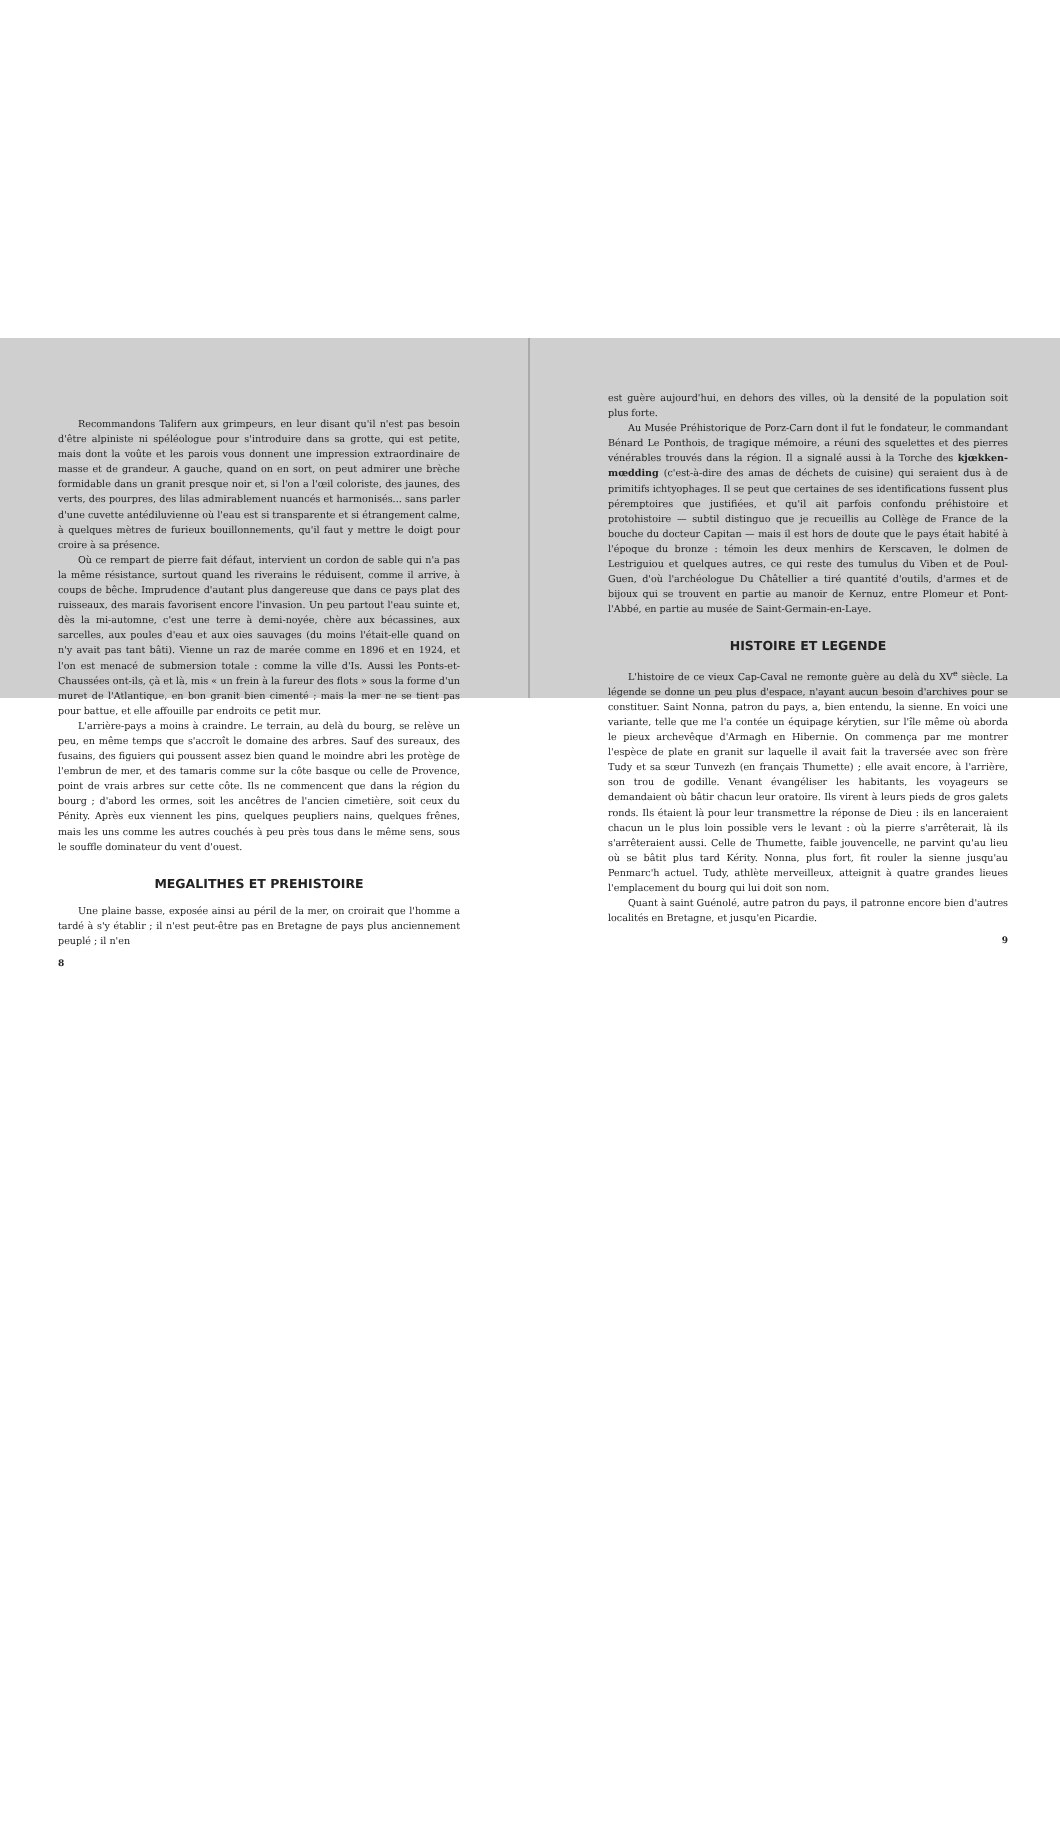Recommandons Talifern aux grimpeurs, en leur disant qu'il n'est pas besoin d'être alpiniste ni spéléologue pour s'introduire dans sa grotte, qui est petite, mais dont la voûte et les parois vous donnent une impression extraordinaire de masse et de grandeur. A gauche, quand on en sort, on peut admirer une brèche formidable dans un granit presque noir et, si l'on a l'œil coloriste, des jaunes, des verts, des pourpres, des lilas admirablement nuancés et harmonisés... sans parler d'une cuvette antédiluvienne où l'eau est si transparente et si étrangement calme, à quelques mètres de furieux bouillonnements, qu'il faut y mettre le doigt pour croire à sa présence.
Où ce rempart de pierre fait défaut, intervient un cordon de sable qui n'a pas la même résistance, surtout quand les riverains le réduisent, comme il arrive, à coups de bêche. Imprudence d'autant plus dangereuse que dans ce pays plat des ruisseaux, des marais favorisent encore l'invasion. Un peu partout l'eau suinte et, dès la mi-automne, c'est une terre à demi-noyée, chère aux bécassines, aux sarcelles, aux poules d'eau et aux oies sauvages (du moins l'était-elle quand on n'y avait pas tant bâti). Vienne un raz de marée comme en 1896 et en 1924, et l'on est menacé de submersion totale : comme la ville d'Is. Aussi les Ponts-et-Chaussées ont-ils, çà et là, mis « un frein à la fureur des flots » sous la forme d'un muret de l'Atlantique, en bon granit bien cimenté ; mais la mer ne se tient pas pour battue, et elle affouille par endroits ce petit mur.
L'arrière-pays a moins à craindre. Le terrain, au delà du bourg, se relève un peu, en même temps que s'accroît le domaine des arbres. Sauf des sureaux, des fusains, des figuiers qui poussent assez bien quand le moindre abri les protège de l'embrun de mer, et des tamaris comme sur la côte basque ou celle de Provence, point de vrais arbres sur cette côte. Ils ne commencent que dans la région du bourg ; d'abord les ormes, soit les ancêtres de l'ancien cimetière, soit ceux du Pénity. Après eux viennent les pins, quelques peupliers nains, quelques frênes, mais les uns comme les autres couchés à peu près tous dans le même sens, sous le souffle dominateur du vent d'ouest.
MEGALITHES ET PREHISTOIRE
Une plaine basse, exposée ainsi au péril de la mer, on croirait que l'homme a tardé à s'y établir ; il n'est peut-être pas en Bretagne de pays plus anciennement peuplé ; il n'en
8
est guère aujourd'hui, en dehors des villes, où la densité de la population soit plus forte.
Au Musée Préhistorique de Porz-Carn dont il fut le fondateur, le commandant Bénard Le Ponthois, de tragique mémoire, a réuni des squelettes et des pierres vénérables trouvés dans la région. Il a signalé aussi à la Torche des kjœkken-mœdding (c'est-à-dire des amas de déchets de cuisine) qui seraient dus à de primitifs ichtyophages. Il se peut que certaines de ses identifications fussent plus péremptoires que justifiées, et qu'il ait parfois confondu préhistoire et protohistoire — subtil distinguo que je recueillis au Collège de France de la bouche du docteur Capitan — mais il est hors de doute que le pays était habité à l'époque du bronze : témoin les deux menhirs de Kerscaven, le dolmen de Lestriguiou et quelques autres, ce qui reste des tumulus du Viben et de Poul-Guen, d'où l'archéologue Du Châtellier a tiré quantité d'outils, d'armes et de bijoux qui se trouvent en partie au manoir de Kernuz, entre Plomeur et Pont-l'Abbé, en partie au musée de Saint-Germain-en-Laye.
HISTOIRE ET LEGENDE
L'histoire de ce vieux Cap-Caval ne remonte guère au delà du XV<sup>e</sup> siècle. La légende se donne un peu plus d'espace, n'ayant aucun besoin d'archives pour se constituer. Saint Nonna, patron du pays, a, bien entendu, la sienne. En voici une variante, telle que me l'a contée un équipage kérytien, sur l'île même où aborda le pieux archevêque d'Armagh en Hibernie. On commença par me montrer l'espèce de plate en granit sur laquelle il avait fait la traversée avec son frère Tudy et sa sœur Tunvezh (en français Thumette) ; elle avait encore, à l'arrière, son trou de godille. Venant évangéliser les habitants, les voyageurs se demandaient où bâtir chacun leur oratoire. Ils virent à leurs pieds de gros galets ronds. Ils étaient là pour leur transmettre la réponse de Dieu : ils en lanceraient chacun un le plus loin possible vers le levant : où la pierre s'arrêterait, là ils s'arrêteraient aussi. Celle de Thumette, faible jouvencelle, ne parvint qu'au lieu où se bâtit plus tard Kérity. Nonna, plus fort, fit rouler la sienne jusqu'au Penmarc'h actuel. Tudy, athlète merveilleux, atteignit à quatre grandes lieues l'emplacement du bourg qui lui doit son nom.
Quant à saint Guénolé, autre patron du pays, il patronne encore bien d'autres localités en Bretagne, et jusqu'en Picardie.
9